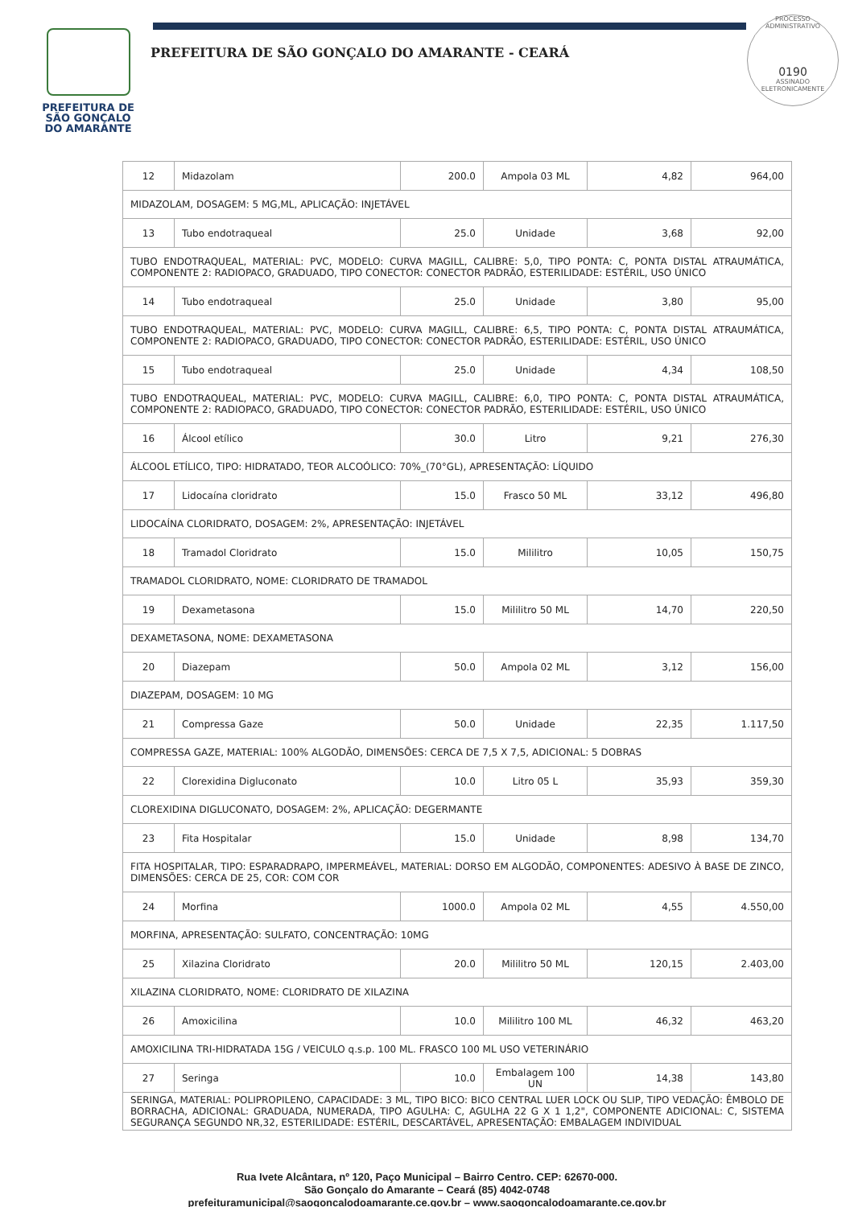PREFEITURA DE
SÃO GONÇALO
DO AMARANTE
PREFEITURA DE SÃO GONÇALO DO AMARANTE - CEARÁ
PROCESSO ADMINISTRATIVO
0190
ASSINADO
ELETRONICAMENTE
| 12 | Midazolam | 200.0 | Ampola 03 ML | 4,82 | 964,00 |
| MIDAZOLAM, DOSAGEM: 5 MG,ML, APLICAÇÃO: INJETÁVEL | | | | | |
| 13 | Tubo endotraqueal | 25.0 | Unidade | 3,68 | 92,00 |
| TUBO ENDOTRAQUEAL, MATERIAL: PVC, MODELO: CURVA MAGILL, CALIBRE: 5,0, TIPO PONTA: C, PONTA DISTAL ATRAUMÁTICA, COMPONENTE 2: RADIOPACO, GRADUADO, TIPO CONECTOR: CONECTOR PADRÃO, ESTERILIDADE: ESTÉRIL, USO ÚNICO | | | | | |
| 14 | Tubo endotraqueal | 25.0 | Unidade | 3,80 | 95,00 |
| TUBO ENDOTRAQUEAL, MATERIAL: PVC, MODELO: CURVA MAGILL, CALIBRE: 6,5, TIPO PONTA: C, PONTA DISTAL ATRAUMÁTICA, COMPONENTE 2: RADIOPACO, GRADUADO, TIPO CONECTOR: CONECTOR PADRÃO, ESTERILIDADE: ESTÉRIL, USO ÚNICO | | | | | |
| 15 | Tubo endotraqueal | 25.0 | Unidade | 4,34 | 108,50 |
| TUBO ENDOTRAQUEAL, MATERIAL: PVC, MODELO: CURVA MAGILL, CALIBRE: 6,0, TIPO PONTA: C, PONTA DISTAL ATRAUMÁTICA, COMPONENTE 2: RADIOPACO, GRADUADO, TIPO CONECTOR: CONECTOR PADRÃO, ESTERILIDADE: ESTÉRIL, USO ÚNICO | | | | | |
| 16 | Álcool etílico | 30.0 | Litro | 9,21 | 276,30 |
| ÁLCOOL ETÍLICO, TIPO: HIDRATADO, TEOR ALCOÓLICO: 70%_(70°GL), APRESENTAÇÃO: LÍQUIDO | | | | | |
| 17 | Lidocaína cloridrato | 15.0 | Frasco 50 ML | 33,12 | 496,80 |
| LIDOCAÍNA CLORIDRATO, DOSAGEM: 2%, APRESENTAÇÃO: INJETÁVEL | | | | | |
| 18 | Tramadol Cloridrato | 15.0 | Mililitro | 10,05 | 150,75 |
| TRAMADOL CLORIDRATO, NOME: CLORIDRATO DE TRAMADOL | | | | | |
| 19 | Dexametasona | 15.0 | Mililitro 50 ML | 14,70 | 220,50 |
| DEXAMETASONA, NOME: DEXAMETASONA | | | | | |
| 20 | Diazepam | 50.0 | Ampola 02 ML | 3,12 | 156,00 |
| DIAZEPAM, DOSAGEM: 10 MG | | | | | |
| 21 | Compressa Gaze | 50.0 | Unidade | 22,35 | 1.117,50 |
| COMPRESSA GAZE, MATERIAL: 100% ALGODÃO, DIMENSÕES: CERCA DE 7,5 X 7,5, ADICIONAL: 5 DOBRAS | | | | | |
| 22 | Clorexidina Digluconato | 10.0 | Litro 05 L | 35,93 | 359,30 |
| CLOREXIDINA DIGLUCONATO, DOSAGEM: 2%, APLICAÇÃO: DEGERMANTE | | | | | |
| 23 | Fita Hospitalar | 15.0 | Unidade | 8,98 | 134,70 |
| FITA HOSPITALAR, TIPO: ESPARADRAPO, IMPERMEÁVEL, MATERIAL: DORSO EM ALGODÃO, COMPONENTES: ADESIVO À BASE DE ZINCO, DIMENSÕES: CERCA DE 25, COR: COM COR | | | | | |
| 24 | Morfina | 1000.0 | Ampola 02 ML | 4,55 | 4.550,00 |
| MORFINA, APRESENTAÇÃO: SULFATO, CONCENTRAÇÃO: 10MG | | | | | |
| 25 | Xilazina Cloridrato | 20.0 | Mililitro 50 ML | 120,15 | 2.403,00 |
| XILAZINA CLORIDRATO, NOME: CLORIDRATO DE XILAZINA | | | | | |
| 26 | Amoxicilina | 10.0 | Mililitro 100 ML | 46,32 | 463,20 |
| AMOXICILINA TRI-HIDRATADA 15G / VEICULO q.s.p. 100 ML. FRASCO 100 ML USO VETERINÁRIO | | | | | |
| 27 | Seringa | 10.0 | Embalagem 100 UN | 14,38 | 143,80 |
| SERINGA, MATERIAL: POLIPROPILENO, CAPACIDADE: 3 ML, TIPO BICO: BICO CENTRAL LUER LOCK OU SLIP, TIPO VEDAÇÃO: ÊMBOLO DE BORRACHA, ADICIONAL: GRADUADA, NUMERADA, TIPO AGULHA: C, AGULHA 22 G X 1 1,2", COMPONENTE ADICIONAL: C, SISTEMA SEGURANÇA SEGUNDO NR,32, ESTERILIDADE: ESTÉRIL, DESCARTÁVEL, APRESENTAÇÃO: EMBALAGEM INDIVIDUAL | | | | | |
Rua Ivete Alcântara, nº 120, Paço Municipal – Bairro Centro. CEP: 62670-000.
São Gonçalo do Amarante – Ceará (85) 4042-0748
prefeituramunicipal@saogoncalodoamarante.ce.gov.br – www.saogoncalodoamarante.ce.gov.br